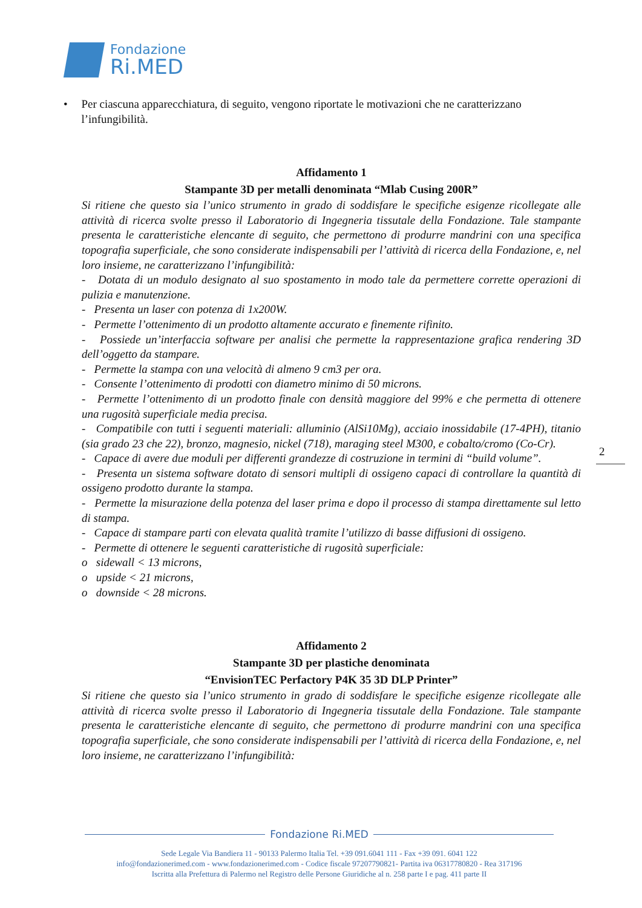Fondazione
Ri.MED
• Per ciascuna apparecchiatura, di seguito, vengono riportate le motivazioni che ne caratterizzano l’infungibilità.
Affidamento 1
Stampante 3D per metalli denominata “Mlab Cusing 200R”
Si ritiene che questo sia l’unico strumento in grado di soddisfare le specifiche esigenze ricollegate alle attività di ricerca svolte presso il Laboratorio di Ingegneria tissutale della Fondazione. Tale stampante presenta le caratteristiche elencante di seguito, che permettono di produrre mandrini con una specifica topografia superficiale, che sono considerate indispensabili per l’attività di ricerca della Fondazione, e, nel loro insieme, ne caratterizzano l’infungibilità:
- Dotata di un modulo designato al suo spostamento in modo tale da permettere corrette operazioni di pulizia e manutenzione.
- Presenta un laser con potenza di 1x200W.
- Permette l’ottenimento di un prodotto altamente accurato e finemente rifinito.
- Possiede un’interfaccia software per analisi che permette la rappresentazione grafica rendering 3D dell’oggetto da stampare.
- Permette la stampa con una velocità di almeno 9 cm3 per ora.
- Consente l’ottenimento di prodotti con diametro minimo di 50 microns.
- Permette l’ottenimento di un prodotto finale con densità maggiore del 99% e che permetta di ottenere una rugosità superficiale media precisa.
- Compatibile con tutti i seguenti materiali: alluminio (AlSi10Mg), acciaio inossidabile (17-4PH), titanio (sia grado 23 che 22), bronzo, magnesio, nickel (718), maraging steel M300, e cobalto/cromo (Co-Cr).
- Capace di avere due moduli per differenti grandezze di costruzione in termini di “build volume”.
- Presenta un sistema software dotato di sensori multipli di ossigeno capaci di controllare la quantità di ossigeno prodotto durante la stampa.
- Permette la misurazione della potenza del laser prima e dopo il processo di stampa direttamente sul letto di stampa.
- Capace di stampare parti con elevata qualità tramite l’utilizzo di basse diffusioni di ossigeno.
- Permette di ottenere le seguenti caratteristiche di rugosità superficiale:
o sidewall < 13 microns,
o upside < 21 microns,
o downside < 28 microns.
Affidamento 2
Stampante 3D per plastiche denominata
“EnvisionTEC Perfactory P4K 35 3D DLP Printer”
Si ritiene che questo sia l’unico strumento in grado di soddisfare le specifiche esigenze ricollegate alle attività di ricerca svolte presso il Laboratorio di Ingegneria tissutale della Fondazione. Tale stampante presenta le caratteristiche elencante di seguito, che permettono di produrre mandrini con una specifica topografia superficiale, che sono considerate indispensabili per l’attività di ricerca della Fondazione, e, nel loro insieme, ne caratterizzano l’infungibilità:
2
Fondazione Ri.MED
Sede Legale Via Bandiera 11 - 90133 Palermo Italia Tel. +39 091.6041 111 - Fax +39 091. 6041 122
info@fondazionerimed.com - www.fondazionerimed.com - Codice fiscale 97207790821- Partita iva 06317780820 - Rea 317196
Iscritta alla Prefettura di Palermo nel Registro delle Persone Giuridiche al n. 258 parte I e pag. 411 parte II